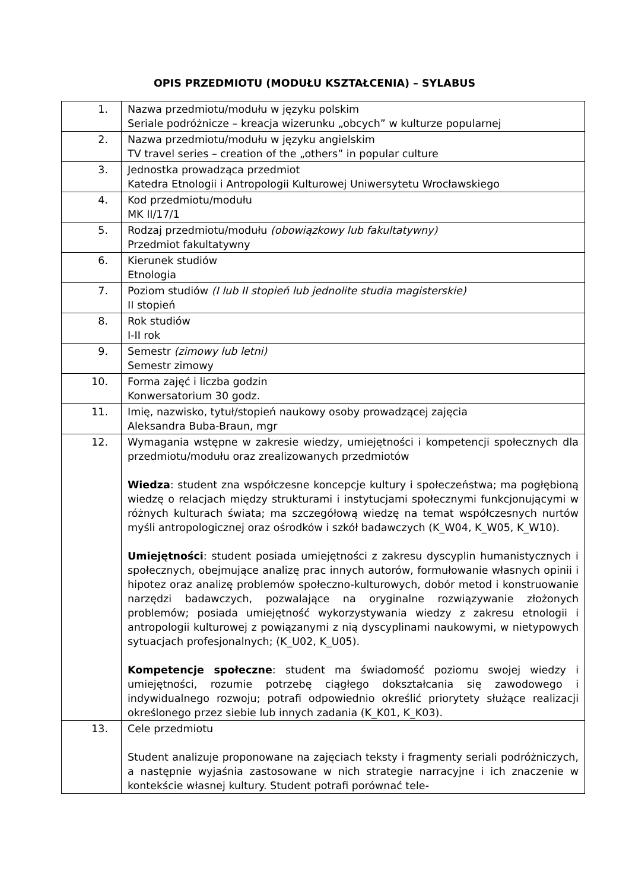OPIS PRZEDMIOTU (MODUŁU KSZTAŁCENIA) – SYLABUS
| 1. | Nazwa przedmiotu/modułu w języku polskim Seriale podróżnicze – kreacja wizerunku „obcych” w kulturze popularnej |
| 2. | Nazwa przedmiotu/modułu w języku angielskim TV travel series – creation of the „others” in popular culture |
| 3. | Jednostka prowadząca przedmiot Katedra Etnologii i Antropologii Kulturowej Uniwersytetu Wrocławskiego |
| 4. | Kod przedmiotu/modułu MK II/17/1 |
| 5. | Rodzaj przedmiotu/modułu (obowiązkowy lub fakultatywny) Przedmiot fakultatywny |
| 6. | Kierunek studiów Etnologia |
| 7. | Poziom studiów (I lub II stopień lub jednolite studia magisterskie) II stopień |
| 8. | Rok studiów I-II rok |
| 9. | Semestr (zimowy lub letni) Semestr zimowy |
| 10. | Forma zajęć i liczba godzin Konwersatorium 30 godz. |
| 11. | Imię, nazwisko, tytuł/stopień naukowy osoby prowadzącej zajęcia Aleksandra Buba-Braun, mgr |
| 12. | Wymagania wstępne w zakresie wiedzy, umiejętności i kompetencji społecznych dla przedmiotu/modułu oraz zrealizowanych przedmiotów Wiedza : student zna współczesne koncepcje kultury i społeczeństwa; ma pogłębioną wiedzę o relacjach między strukturami i instytucjami społecznymi funkcjonującymi w różnych kulturach świata; ma szczegółową wiedzę na temat współczesnych nurtów myśli antropologicznej oraz ośrodków i szkół badawczych (K_W04, K_W05, K_W10). Umiejętności : student posiada umiejętności z zakresu dyscyplin humanistycznych i społecznych, obejmujące analizę prac innych autorów, formułowanie własnych opinii i hipotez oraz analizę problemów społeczno-kulturowych, dobór metod i konstruowanie narzędzi badawczych, pozwalające na oryginalne rozwiązywanie złożonych problemów; posiada umiejętność wykorzystywania wiedzy z zakresu etnologii i antropologii kulturowej z powiązanymi z nią dyscyplinami naukowymi, w nietypowych sytuacjach profesjonalnych; (K_U02, K_U05). Kompetencje społeczne : student ma świadomość poziomu swojej wiedzy i umiejętności, rozumie potrzebę ciągłego dokształcania się zawodowego i indywidualnego rozwoju; potrafi odpowiednio określić priorytety służące realizacji określonego przez siebie lub innych zadania (K_K01, K_K03). |
| 13. | Cele przedmiotu Student analizuje proponowane na zajęciach teksty i fragmenty seriali podróżniczych, a następnie wyjaśnia zastosowane w nich strategie narracyjne i ich znaczenie w kontekście własnej kultury. Student potrafi porównać tele- |